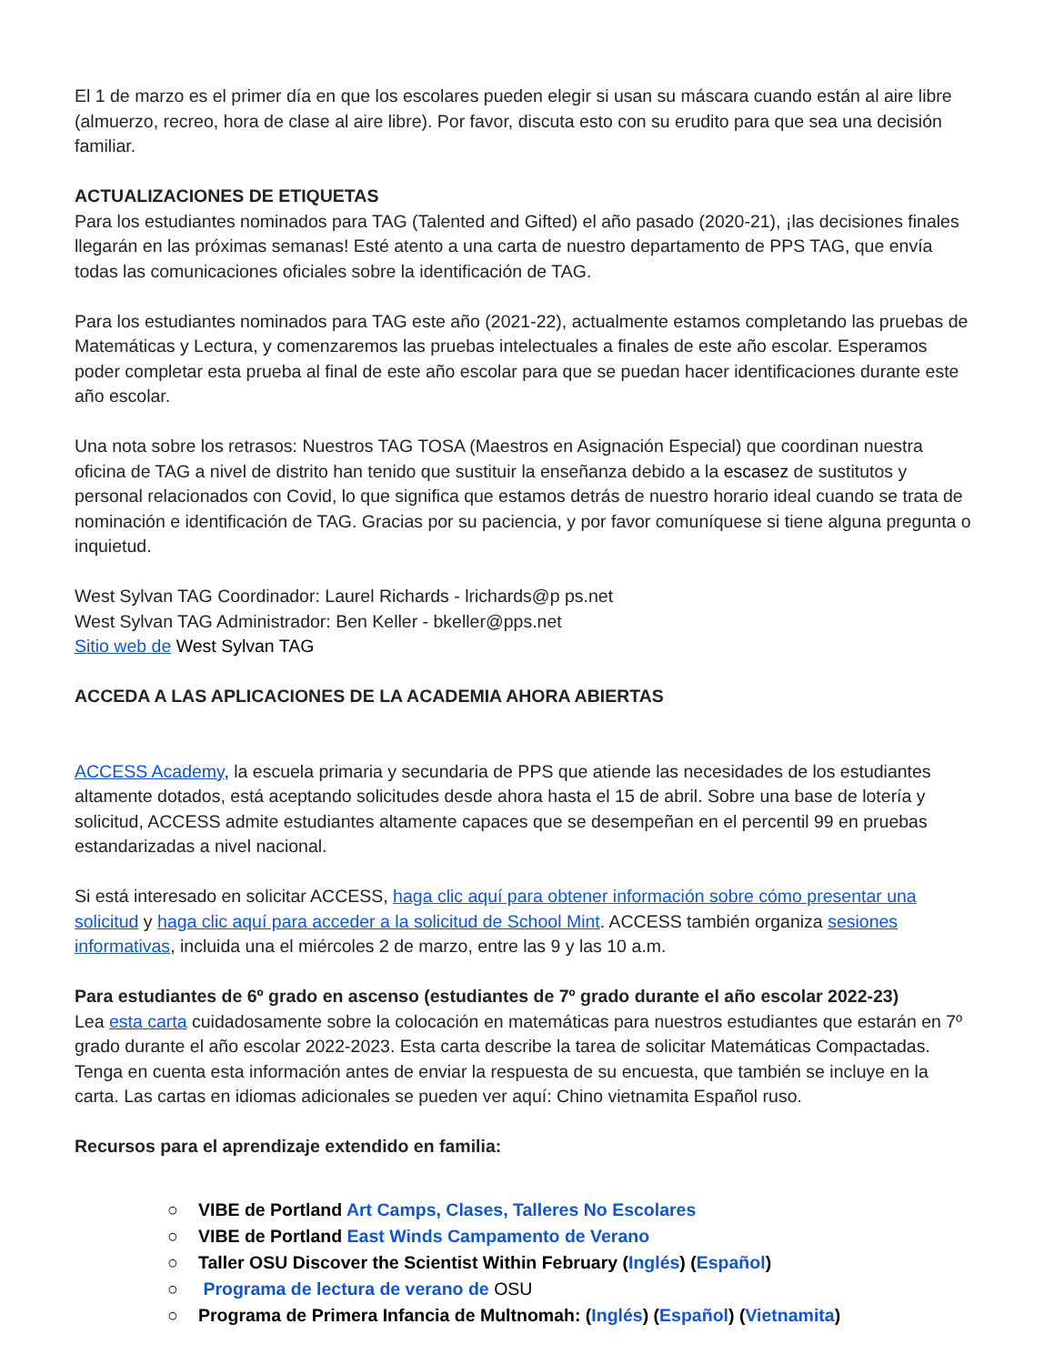El 1 de marzo es el primer día en que los escolares pueden elegir si usan su máscara cuando están al aire libre (almuerzo, recreo, hora de clase al aire libre). Por favor, discuta esto con su erudito para que sea una decisión familiar.
ACTUALIZACIONES DE ETIQUETAS
Para los estudiantes nominados para TAG (Talented and Gifted) el año pasado (2020-21), ¡las decisiones finales llegarán en las próximas semanas! Esté atento a una carta de nuestro departamento de PPS TAG, que envía todas las comunicaciones oficiales sobre la identificación de TAG.
Para los estudiantes nominados para TAG este año (2021-22), actualmente estamos completando las pruebas de Matemáticas y Lectura, y comenzaremos las pruebas intelectuales a finales de este año escolar. Esperamos poder completar esta prueba al final de este año escolar para que se puedan hacer identificaciones durante este año escolar.
Una nota sobre los retrasos: Nuestros TAG TOSA (Maestros en Asignación Especial) que coordinan nuestra oficina de TAG a nivel de distrito han tenido que sustituir la enseñanza debido a la escasez de sustitutos y personal relacionados con Covid, lo que significa que estamos detrás de nuestro horario ideal cuando se trata de nominación e identificación de TAG. Gracias por su paciencia, y por favor comuníquese si tiene alguna pregunta o inquietud.
West Sylvan TAG Coordinador: Laurel Richards - lrichards@p ps.net
West Sylvan TAG Administrador: Ben Keller - bkeller@pps.net
Sitio web de West Sylvan TAG
ACCEDA A LAS APLICACIONES DE LA ACADEMIA AHORA ABIERTAS
ACCESS Academy, la escuela primaria y secundaria de PPS que atiende las necesidades de los estudiantes altamente dotados, está aceptando solicitudes desde ahora hasta el 15 de abril. Sobre una base de lotería y solicitud, ACCESS admite estudiantes altamente capaces que se desempeñan en el percentil 99 en pruebas estandarizadas a nivel nacional.
Si está interesado en solicitar ACCESS, haga clic aquí para obtener información sobre cómo presentar una solicitud y haga clic aquí para acceder a la solicitud de School Mint. ACCESS también organiza sesiones informativas, incluida una el miércoles 2 de marzo, entre las 9 y las 10 a.m.
Para estudiantes de 6º grado en ascenso (estudiantes de 7º grado durante el año escolar 2022-23)
Lea esta carta cuidadosamente sobre la colocación en matemáticas para nuestros estudiantes que estarán en 7º grado durante el año escolar 2022-2023. Esta carta describe la tarea de solicitar Matemáticas Compactadas. Tenga en cuenta esta información antes de enviar la respuesta de su encuesta, que también se incluye en la carta. Las cartas en idiomas adicionales se pueden ver aquí: Chino vietnamita Español ruso.
Recursos para el aprendizaje extendido en familia:
○ VIBE de Portland Art Camps, Clases, Talleres No Escolares
○ VIBE de Portland East Winds Campamento de Verano
○ Taller OSU Discover the Scientist Within February (Inglés) (Español)
○ Programa de lectura de verano de OSU
○ Programa de Primera Infancia de Multnomah: (Inglés) (Español) (Vietnamita)